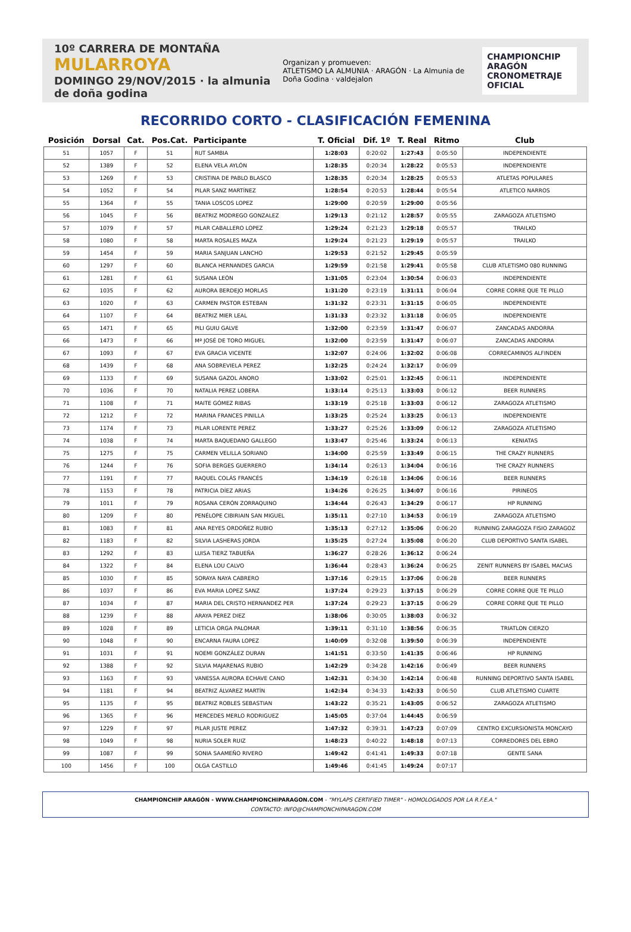10º CARRERA DE MONTAÑA
MULARROYA
DOMINGO 29/NOV/2015 · la almunia de doña godina
Organizan y promueven:
ATLETISMO LA ALMUNIA · ARAGÓN · La Almunia de Doña Godina · valdejalon
CHAMPIONCHIP ARAGÓN
CRONOMETRAJE OFICIAL
RECORRIDO CORTO - CLASIFICACIÓN FEMENINA
| Posición | Dorsal | Cat. | Pos.Cat. | Participante | T. Oficial | Dif. 1º | T. Real | Ritmo | Club |
| --- | --- | --- | --- | --- | --- | --- | --- | --- | --- |
| 51 | 1057 | F | 51 | RUT SAMBIA | 1:28:03 | 0:20:02 | 1:27:43 | 0:05:50 | INDEPENDIENTE |
| 52 | 1389 | F | 52 | ELENA VELA AYLÓN | 1:28:35 | 0:20:34 | 1:28:22 | 0:05:53 | INDEPENDIENTE |
| 53 | 1269 | F | 53 | CRISTINA DE PABLO BLASCO | 1:28:35 | 0:20:34 | 1:28:25 | 0:05:53 | ATLETAS POPULARES |
| 54 | 1052 | F | 54 | PILAR SANZ MARTÍNEZ | 1:28:54 | 0:20:53 | 1:28:44 | 0:05:54 | ATLETICO NARROS |
| 55 | 1364 | F | 55 | TANIA LOSCOS LOPEZ | 1:29:00 | 0:20:59 | 1:29:00 | 0:05:56 | |
| 56 | 1045 | F | 56 | BEATRIZ MODREGO GONZALEZ | 1:29:13 | 0:21:12 | 1:28:57 | 0:05:55 | ZARAGOZA ATLETISMO |
| 57 | 1079 | F | 57 | PILAR CABALLERO LOPEZ | 1:29:24 | 0:21:23 | 1:29:18 | 0:05:57 | TRAILKO |
| 58 | 1080 | F | 58 | MARTA ROSALES MAZA | 1:29:24 | 0:21:23 | 1:29:19 | 0:05:57 | TRAILKO |
| 59 | 1454 | F | 59 | MARIA SANJUAN LANCHO | 1:29:53 | 0:21:52 | 1:29:45 | 0:05:59 | |
| 60 | 1297 | F | 60 | BLANCA HERNANDES GARCIA | 1:29:59 | 0:21:58 | 1:29:41 | 0:05:58 | CLUB ATLETISMO 080 RUNNING |
| 61 | 1281 | F | 61 | SUSANA LEÓN | 1:31:05 | 0:23:04 | 1:30:54 | 0:06:03 | INDEPENDIENTE |
| 62 | 1035 | F | 62 | AURORA BERDEJO MORLAS | 1:31:20 | 0:23:19 | 1:31:11 | 0:06:04 | CORRE CORRE QUE TE PILLO |
| 63 | 1020 | F | 63 | CARMEN PASTOR ESTEBAN | 1:31:32 | 0:23:31 | 1:31:15 | 0:06:05 | INDEPENDIENTE |
| 64 | 1107 | F | 64 | BEATRIZ MIER LEAL | 1:31:33 | 0:23:32 | 1:31:18 | 0:06:05 | INDEPENDIENTE |
| 65 | 1471 | F | 65 | PILI GUIU GALVE | 1:32:00 | 0:23:59 | 1:31:47 | 0:06:07 | ZANCADAS ANDORRA |
| 66 | 1473 | F | 66 | Mª JOSÉ DE TORO MIGUEL | 1:32:00 | 0:23:59 | 1:31:47 | 0:06:07 | ZANCADAS ANDORRA |
| 67 | 1093 | F | 67 | EVA GRACIA VICENTE | 1:32:07 | 0:24:06 | 1:32:02 | 0:06:08 | CORRECAMINOS ALFINDEN |
| 68 | 1439 | F | 68 | ANA SOBREVIELA PEREZ | 1:32:25 | 0:24:24 | 1:32:17 | 0:06:09 | |
| 69 | 1133 | F | 69 | SUSANA GAZOL ANORO | 1:33:02 | 0:25:01 | 1:32:45 | 0:06:11 | INDEPENDIENTE |
| 70 | 1036 | F | 70 | NATALIA PEREZ LOBERA | 1:33:14 | 0:25:13 | 1:33:03 | 0:06:12 | BEER RUNNERS |
| 71 | 1108 | F | 71 | MAITE GÓMEZ RIBAS | 1:33:19 | 0:25:18 | 1:33:03 | 0:06:12 | ZARAGOZA ATLETISMO |
| 72 | 1212 | F | 72 | MARINA FRANCES PINILLA | 1:33:25 | 0:25:24 | 1:33:25 | 0:06:13 | INDEPENDIENTE |
| 73 | 1174 | F | 73 | PILAR LORENTE PEREZ | 1:33:27 | 0:25:26 | 1:33:09 | 0:06:12 | ZARAGOZA ATLETISMO |
| 74 | 1038 | F | 74 | MARTA BAQUEDANO GALLEGO | 1:33:47 | 0:25:46 | 1:33:24 | 0:06:13 | KENIATAS |
| 75 | 1275 | F | 75 | CARMEN VELILLA SORIANO | 1:34:00 | 0:25:59 | 1:33:49 | 0:06:15 | THE CRAZY RUNNERS |
| 76 | 1244 | F | 76 | SOFIA BERGES GUERRERO | 1:34:14 | 0:26:13 | 1:34:04 | 0:06:16 | THE CRAZY RUNNERS |
| 77 | 1191 | F | 77 | RAQUEL COLÁS FRANCÉS | 1:34:19 | 0:26:18 | 1:34:06 | 0:06:16 | BEER RUNNERS |
| 78 | 1153 | F | 78 | PATRICIA DÍEZ ARIAS | 1:34:26 | 0:26:25 | 1:34:07 | 0:06:16 | PIRINEOS |
| 79 | 1011 | F | 79 | ROSANA CERÓN ZORRAQUINO | 1:34:44 | 0:26:43 | 1:34:29 | 0:06:17 | HP RUNNING |
| 80 | 1209 | F | 80 | PENÉLOPE CIBIRIAIN SAN MIGUEL | 1:35:11 | 0:27:10 | 1:34:53 | 0:06:19 | ZARAGOZA ATLETISMO |
| 81 | 1083 | F | 81 | ANA REYES ORDOÑEZ RUBIO | 1:35:13 | 0:27:12 | 1:35:06 | 0:06:20 | RUNNING ZARAGOZA FISIO ZARAGOZ |
| 82 | 1183 | F | 82 | SILVIA LASHERAS JORDA | 1:35:25 | 0:27:24 | 1:35:08 | 0:06:20 | CLUB DEPORTIVO SANTA ISABEL |
| 83 | 1292 | F | 83 | LUISA TIERZ TABUEÑA | 1:36:27 | 0:28:26 | 1:36:12 | 0:06:24 | |
| 84 | 1322 | F | 84 | ELENA LOU CALVO | 1:36:44 | 0:28:43 | 1:36:24 | 0:06:25 | ZENIT RUNNERS BY ISABEL MACIAS |
| 85 | 1030 | F | 85 | SORAYA NAYA CABRERO | 1:37:16 | 0:29:15 | 1:37:06 | 0:06:28 | BEER RUNNERS |
| 86 | 1037 | F | 86 | EVA MARIA LOPEZ SANZ | 1:37:24 | 0:29:23 | 1:37:15 | 0:06:29 | CORRE CORRE QUE TE PILLO |
| 87 | 1034 | F | 87 | MARIA DEL CRISTO HERNANDEZ PER | 1:37:24 | 0:29:23 | 1:37:15 | 0:06:29 | CORRE CORRE QUE TE PILLO |
| 88 | 1239 | F | 88 | ARAYA PEREZ DIEZ | 1:38:06 | 0:30:05 | 1:38:03 | 0:06:32 | |
| 89 | 1028 | F | 89 | LETICIA ORGA PALOMAR | 1:39:11 | 0:31:10 | 1:38:56 | 0:06:35 | TRIATLON CIERZO |
| 90 | 1048 | F | 90 | ENCARNA FAURA LOPEZ | 1:40:09 | 0:32:08 | 1:39:50 | 0:06:39 | INDEPENDIENTE |
| 91 | 1031 | F | 91 | NOEMI GONZÁLEZ DURAN | 1:41:51 | 0:33:50 | 1:41:35 | 0:06:46 | HP RUNNING |
| 92 | 1388 | F | 92 | SILVIA MAJARENAS RUBIO | 1:42:29 | 0:34:28 | 1:42:16 | 0:06:49 | BEER RUNNERS |
| 93 | 1163 | F | 93 | VANESSA AURORA ECHAVE CANO | 1:42:31 | 0:34:30 | 1:42:14 | 0:06:48 | RUNNING DEPORTIVO SANTA ISABEL |
| 94 | 1181 | F | 94 | BEATRIZ ÁLVAREZ MARTÍN | 1:42:34 | 0:34:33 | 1:42:33 | 0:06:50 | CLUB ATLETISMO CUARTE |
| 95 | 1135 | F | 95 | BEATRIZ ROBLES SEBASTIAN | 1:43:22 | 0:35:21 | 1:43:05 | 0:06:52 | ZARAGOZA ATLETISMO |
| 96 | 1365 | F | 96 | MERCEDES MERLO RODRIGUEZ | 1:45:05 | 0:37:04 | 1:44:45 | 0:06:59 | |
| 97 | 1229 | F | 97 | PILAR JUSTE PEREZ | 1:47:32 | 0:39:31 | 1:47:23 | 0:07:09 | CENTRO EXCURSIONISTA MONCAYO |
| 98 | 1049 | F | 98 | NURIA SOLER RUIZ | 1:48:23 | 0:40:22 | 1:48:18 | 0:07:13 | CORREDORES DEL EBRO |
| 99 | 1087 | F | 99 | SONIA SAAMEÑO RIVERO | 1:49:42 | 0:41:41 | 1:49:33 | 0:07:18 | GENTE SANA |
| 100 | 1456 | F | 100 | OLGA CASTILLO | 1:49:46 | 0:41:45 | 1:49:24 | 0:07:17 | |
CHAMPIONCHIP ARAGÓN - WWW.CHAMPIONCHIPARAGON.COM - "MYLAPS CERTIFIED TIMER" - HOMOLOGADOS POR LA R.F.E.A."
CONTACTO: INFO@CHAMPIONCHIPARAGON.COM